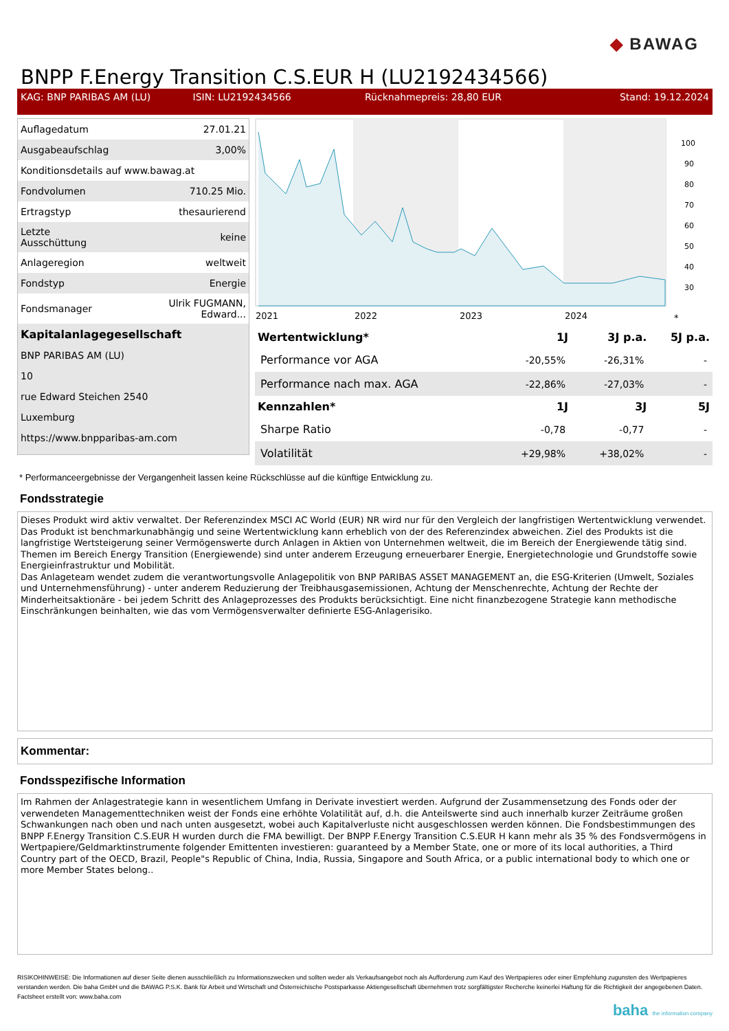◆ BAWAG
BNPP F.Energy Transition C.S.EUR H (LU2192434566)
KAG: BNP PARIBAS AM (LU) ISIN: LU2192434566 Rücknahmepreis: 28,80 EUR Stand: 19.12.2024
| Auflagedatum | 27.01.21 |
| Ausgabeaufschlag | 3,00% |
| Konditionsdetails auf www.bawag.at | |
| Fondvolumen | 710.25 Mio. |
| Ertragstyp | thesaurierend |
| Letzte Ausschüttung | keine |
| Anlageregion | weltweit |
| Fondstyp | Energie |
| Fondsmanager | Ulrik FUGMANN, Edward... |
| Kapitalanlagegesellschaft | |
| BNP PARIBAS AM (LU) | |
| 10 | |
| rue Edward Steichen 2540 | |
| Luxemburg | |
| https://www.bnpparibas-am.com | |
100
90
80
70
60
50
40
30
2021
2022
2023
2024
*
| Wertentwicklung* | 1J | 3J p.a. | 5J p.a. |
| --- | --- | --- | --- |
| Performance vor AGA | -20,55% | -26,31% | - |
| Performance nach max. AGA | -22,86% | -27,03% | - |
| Kennzahlen* | 1J | 3J | 5J |
| Sharpe Ratio | -0,78 | -0,77 | - |
| Volatilität | +29,98% | +38,02% | - |
* Performanceergebnisse der Vergangenheit lassen keine Rückschlüsse auf die künftige Entwicklung zu.
Fondsstrategie
Dieses Produkt wird aktiv verwaltet. Der Referenzindex MSCI AC World (EUR) NR wird nur für den Vergleich der langfristigen Wertentwicklung verwendet. Das Produkt ist benchmarkunabhängig und seine Wertentwicklung kann erheblich von der des Referenzindex abweichen. Ziel des Produkts ist die langfristige Wertsteigerung seiner Vermögenswerte durch Anlagen in Aktien von Unternehmen weltweit, die im Bereich der Energiewende tätig sind. Themen im Bereich Energy Transition (Energiewende) sind unter anderem Erzeugung erneuerbarer Energie, Energietechnologie und Grundstoffe sowie Energieinfrastruktur und Mobilität.
Das Anlageteam wendet zudem die verantwortungsvolle Anlagepolitik von BNP PARIBAS ASSET MANAGEMENT an, die ESG-Kriterien (Umwelt, Soziales und Unternehmensführung) - unter anderem Reduzierung der Treibhausgasemissionen, Achtung der Menschenrechte, Achtung der Rechte der Minderheitsaktionäre - bei jedem Schritt des Anlageprozesses des Produkts berücksichtigt. Eine nicht finanzbezogene Strategie kann methodische Einschränkungen beinhalten, wie das vom Vermögensverwalter definierte ESG-Anlagerisiko.
Kommentar:
Fondsspezifische Information
Im Rahmen der Anlagestrategie kann in wesentlichem Umfang in Derivate investiert werden. Aufgrund der Zusammensetzung des Fonds oder der verwendeten Managementtechniken weist der Fonds eine erhöhte Volatilität auf, d.h. die Anteilswerte sind auch innerhalb kurzer Zeiträume großen Schwankungen nach oben und nach unten ausgesetzt, wobei auch Kapitalverluste nicht ausgeschlossen werden können. Die Fondsbestimmungen des BNPP F.Energy Transition C.S.EUR H wurden durch die FMA bewilligt. Der BNPP F.Energy Transition C.S.EUR H kann mehr als 35 % des Fondsvermögens in Wertpapiere/Geldmarktinstrumente folgender Emittenten investieren: guaranteed by a Member State, one or more of its local authorities, a Third Country part of the OECD, Brazil, People"s Republic of China, India, Russia, Singapore and South Africa, or a public international body to which one or more Member States belong..
RISIKOHINWEISE: Die Informationen auf dieser Seite dienen ausschließlich zu Informationszwecken und sollten weder als Verkaufsangebot noch als Aufforderung zum Kauf des Wertpapieres oder einer Empfehlung zugunsten des Wertpapieres verstanden werden. Die baha GmbH und die BAWAG P.S.K. Bank für Arbeit und Wirtschaft und Österreichische Postsparkasse Aktiengesellschaft übernehmen trotz sorgfältigster Recherche keinerlei Haftung für die Richtigkeit der angegebenen Daten.
Factsheet erstellt von: www.baha.com
baha the information company